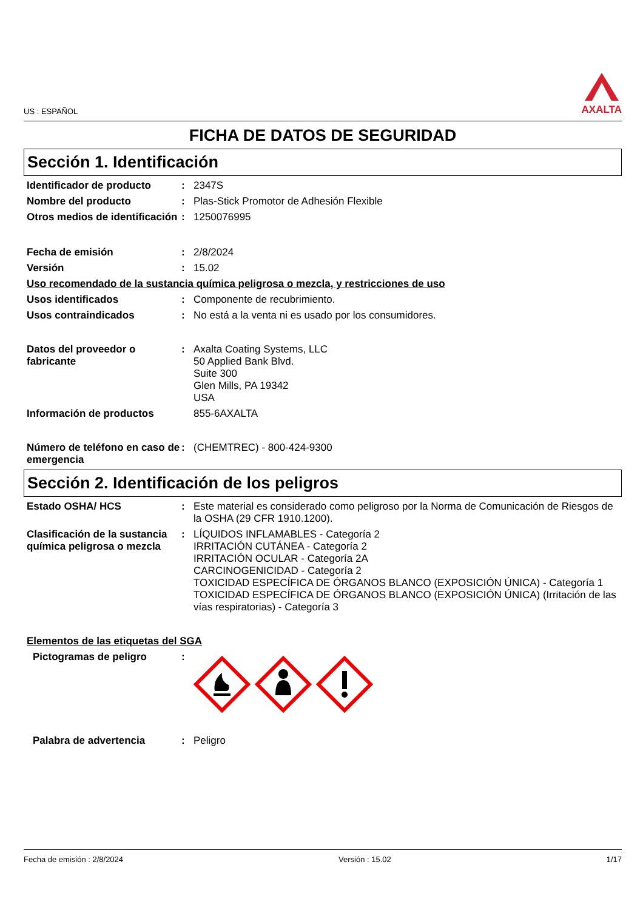US : ESPAÑOL
AXALTA
FICHA DE DATOS DE SEGURIDAD
Sección 1. Identificación
Identificador de producto : 2347S
Nombre del producto : Plas-Stick Promotor de Adhesión Flexible
Otros medios de identificación
: 1250076995
Fecha de emisión : 2/8/2024
Versión : 15.02
Uso recomendado de la sustancia química peligrosa o mezcla, y restricciones de uso
Usos identificados : Componente de recubrimiento.
Usos contraindicados : No está a la venta ni es usado por los consumidores.
Datos del proveedor o fabricante
: Axalta Coating Systems, LLC
50 Applied Bank Blvd.
Suite 300
Glen Mills, PA 19342
USA
Información de productos 855-6AXALTA
Número de teléfono en caso de emergencia
: (CHEMTREC) - 800-424-9300
Sección 2. Identificación de los peligros
Estado OSHA/ HCS : Este material es considerado como peligroso por la Norma de Comunicación de Riesgos de la OSHA (29 CFR 1910.1200).
Clasificación de la sustancia química peligrosa o mezcla
: LÍQUIDOS INFLAMABLES - Categoría 2
IRRITACIÓN CUTÁNEA - Categoría 2
IRRITACIÓN OCULAR - Categoría 2A
CARCINOGENICIDAD - Categoría 2
TOXICIDAD ESPECÍFICA DE ÓRGANOS BLANCO (EXPOSICIÓN ÚNICA) - Categoría 1
TOXICIDAD ESPECÍFICA DE ÓRGANOS BLANCO (EXPOSICIÓN ÚNICA) (Irritación de las vías respiratorias) - Categoría 3
Elementos de las etiquetas del SGA
Pictogramas de peligro :
Palabra de advertencia : Peligro
Fecha de emisión : 2/8/2024 Versión : 15.02 1/17